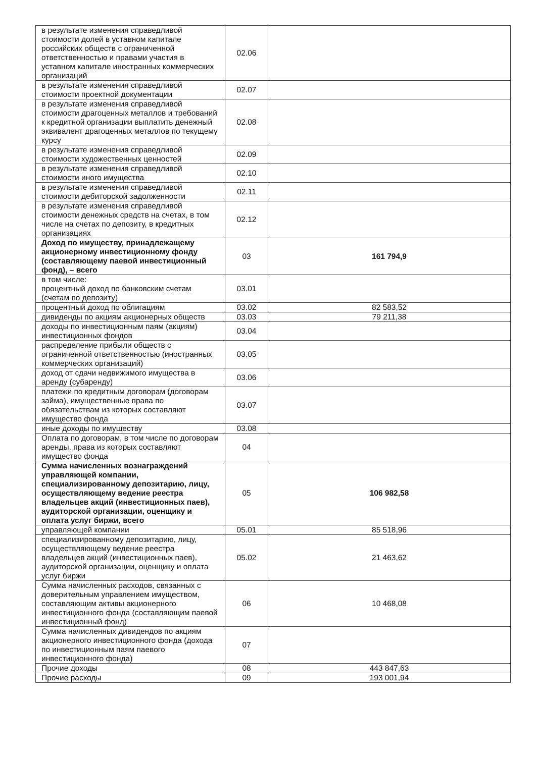| в результате изменения справедливой стоимости долей в уставном капитале российских обществ с ограниченной ответственностью и правами участия в уставном капитале иностранных коммерческих организаций | 02.06 | |
| в результате изменения справедливой стоимости проектной документации | 02.07 | |
| в результате изменения справедливой стоимости драгоценных металлов и требований к кредитной организации выплатить денежный эквивалент драгоценных металлов по текущему курсу | 02.08 | |
| в результате изменения справедливой стоимости художественных ценностей | 02.09 | |
| в результате изменения справедливой стоимости иного имущества | 02.10 | |
| в результате изменения справедливой стоимости дебиторской задолженности | 02.11 | |
| в результате изменения справедливой стоимости денежных средств на счетах, в том числе на счетах по депозиту, в кредитных организациях | 02.12 | |
| Доход по имуществу, принадлежащему акционерному инвестиционному фонду (составляющему паевой инвестиционный фонд), – всего | 03 | 161 794,9 |
| в том числе: процентный доход по банковским счетам (счетам по депозиту) | 03.01 | |
| процентный доход по облигациям | 03.02 | 82 583,52 |
| дивиденды по акциям акционерных обществ | 03.03 | 79 211,38 |
| доходы по инвестиционным паям (акциям) инвестиционных фондов | 03.04 | |
| распределение прибыли обществ с ограниченной ответственностью (иностранных коммерческих организаций) | 03.05 | |
| доход от сдачи недвижимого имущества в аренду (субаренду) | 03.06 | |
| платежи по кредитным договорам (договорам займа), имущественные права по обязательствам из которых составляют имущество фонда | 03.07 | |
| иные доходы по имуществу | 03.08 | |
| Оплата по договорам, в том числе по договорам аренды, права из которых составляют имущество фонда | 04 | |
| Сумма начисленных вознаграждений управляющей компании, специализированному депозитарию, лицу, осуществляющему ведение реестра владельцев акций (инвестиционных паев), аудиторской организации, оценщику и оплата услуг биржи, всего | 05 | 106 982,58 |
| управляющей компании | 05.01 | 85 518,96 |
| специализированному депозитарию, лицу, осуществляющему ведение реестра владельцев акций (инвестиционных паев), аудиторской организации, оценщику и оплата услуг биржи | 05.02 | 21 463,62 |
| Сумма начисленных расходов, связанных с доверительным управлением имуществом, составляющим активы акционерного инвестиционного фонда (составляющим паевой инвестиционный фонд) | 06 | 10 468,08 |
| Сумма начисленных дивидендов по акциям акционерного инвестиционного фонда (дохода по инвестиционным паям паевого инвестиционного фонда) | 07 | |
| Прочие доходы | 08 | 443 847,63 |
| Прочие расходы | 09 | 193 001,94 |